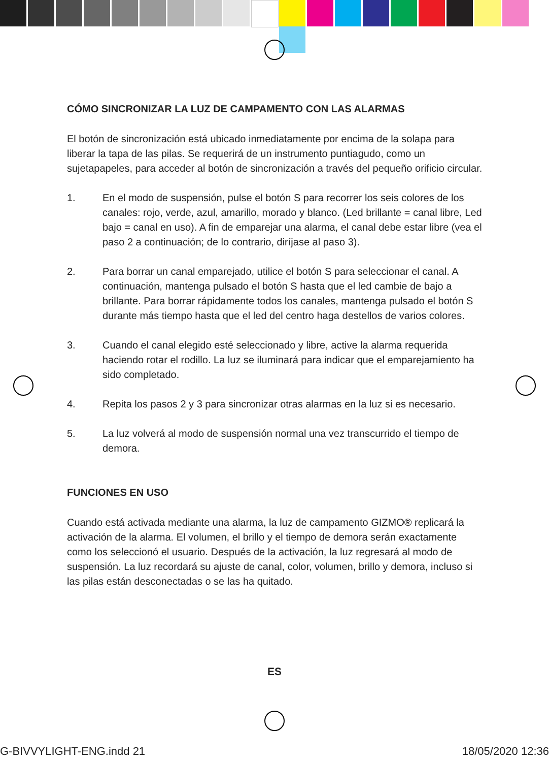CÓMO SINCRONIZAR LA LUZ DE CAMPAMENTO CON LAS ALARMAS
El botón de sincronización está ubicado inmediatamente por encima de la solapa para liberar la tapa de las pilas. Se requerirá de un instrumento puntiagudo, como un sujetapapeles, para acceder al botón de sincronización a través del pequeño orificio circular.
1. En el modo de suspensión, pulse el botón S para recorrer los seis colores de los canales: rojo, verde, azul, amarillo, morado y blanco. (Led brillante = canal libre, Led bajo = canal en uso). A fin de emparejar una alarma, el canal debe estar libre (vea el paso 2 a continuación; de lo contrario, diríjase al paso 3).
2. Para borrar un canal emparejado, utilice el botón S para seleccionar el canal. A continuación, mantenga pulsado el botón S hasta que el led cambie de bajo a brillante. Para borrar rápidamente todos los canales, mantenga pulsado el botón S durante más tiempo hasta que el led del centro haga destellos de varios colores.
3. Cuando el canal elegido esté seleccionado y libre, active la alarma requerida haciendo rotar el rodillo. La luz se iluminará para indicar que el emparejamiento ha sido completado.
4. Repita los pasos 2 y 3 para sincronizar otras alarmas en la luz si es necesario.
5. La luz volverá al modo de suspensión normal una vez transcurrido el tiempo de demora.
FUNCIONES EN USO
Cuando está activada mediante una alarma, la luz de campamento GIZMO® replicará la activación de la alarma. El volumen, el brillo y el tiempo de demora serán exactamente como los seleccionó el usuario. Después de la activación, la luz regresará al modo de suspensión. La luz recordará su ajuste de canal, color, volumen, brillo y demora, incluso si las pilas están desconectadas o se las ha quitado.
ES
G-BIVVYLIGHT-ENG.indd 21 18/05/2020 12:36